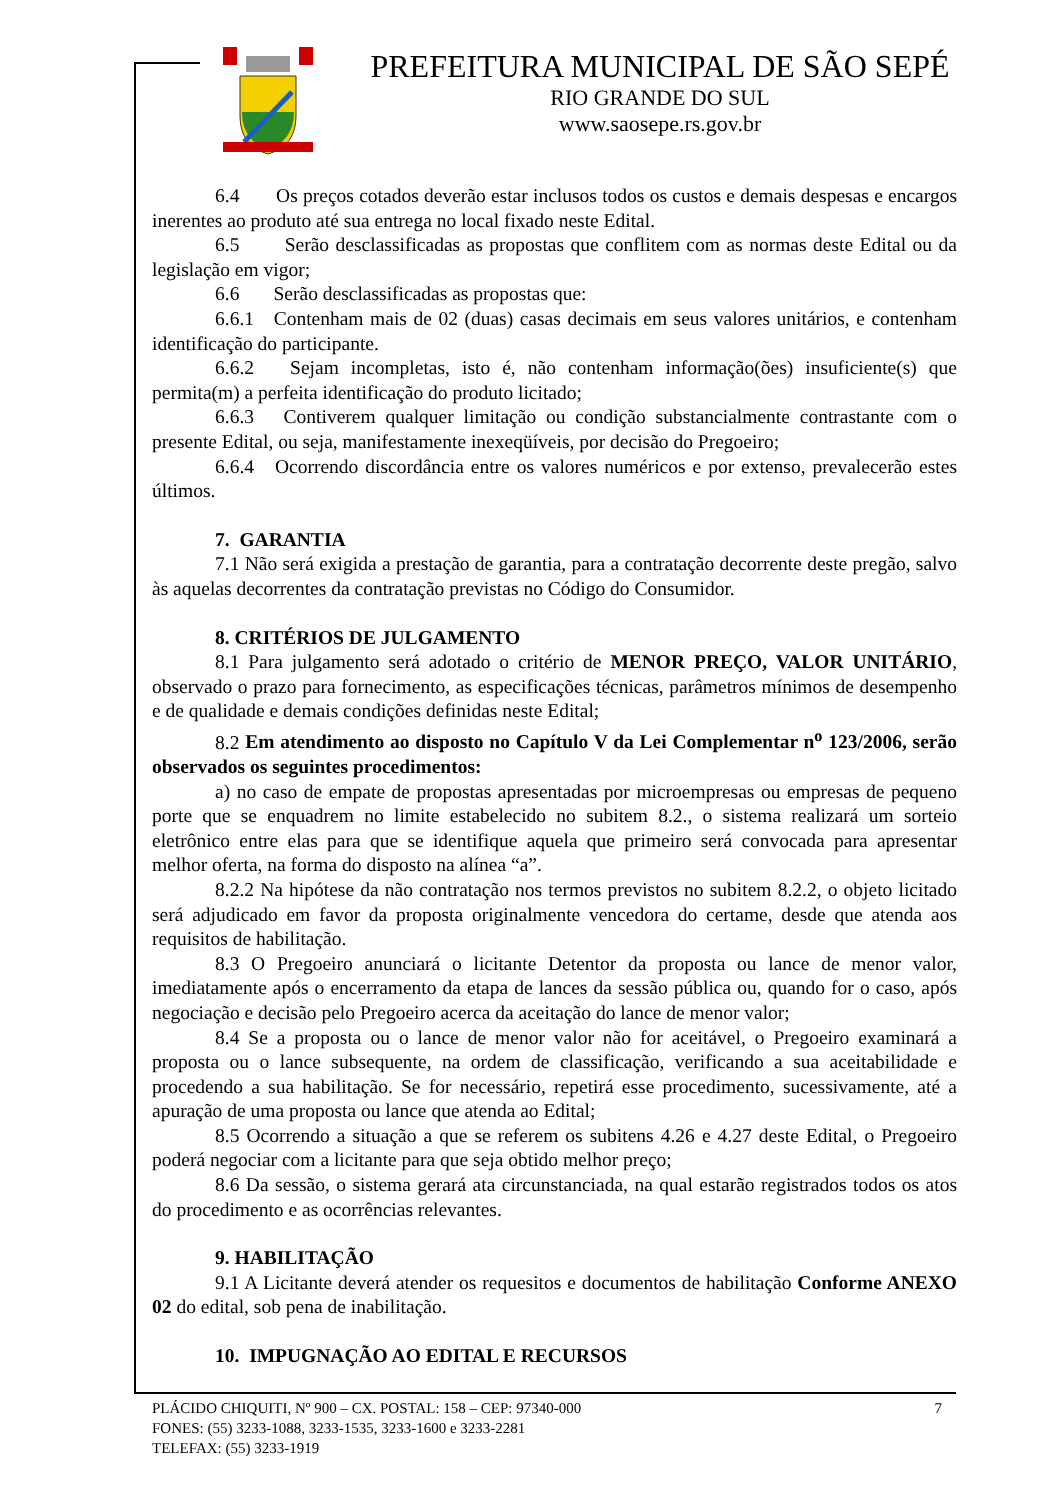PREFEITURA MUNICIPAL DE SÃO SEPÉ
RIO GRANDE DO SUL
www.saosepe.rs.gov.br
6.4 Os preços cotados deverão estar inclusos todos os custos e demais despesas e encargos inerentes ao produto até sua entrega no local fixado neste Edital.
6.5 Serão desclassificadas as propostas que conflitem com as normas deste Edital ou da legislação em vigor;
6.6 Serão desclassificadas as propostas que:
6.6.1 Contenham mais de 02 (duas) casas decimais em seus valores unitários, e contenham identificação do participante.
6.6.2 Sejam incompletas, isto é, não contenham informação(ões) insuficiente(s) que permita(m) a perfeita identificação do produto licitado;
6.6.3 Contiverem qualquer limitação ou condição substancialmente contrastante com o presente Edital, ou seja, manifestamente inexeqüíveis, por decisão do Pregoeiro;
6.6.4 Ocorrendo discordância entre os valores numéricos e por extenso, prevalecerão estes últimos.
7. GARANTIA
7.1 Não será exigida a prestação de garantia, para a contratação decorrente deste pregão, salvo às aquelas decorrentes da contratação previstas no Código do Consumidor.
8. CRITÉRIOS DE JULGAMENTO
8.1 Para julgamento será adotado o critério de MENOR PREÇO, VALOR UNITÁRIO, observado o prazo para fornecimento, as especificações técnicas, parâmetros mínimos de desempenho e de qualidade e demais condições definidas neste Edital;
8.2 Em atendimento ao disposto no Capítulo V da Lei Complementar n<sup>o</sup> 123/2006, serão observados os seguintes procedimentos:
a) no caso de empate de propostas apresentadas por microempresas ou empresas de pequeno porte que se enquadrem no limite estabelecido no subitem 8.2., o sistema realizará um sorteio eletrônico entre elas para que se identifique aquela que primeiro será convocada para apresentar melhor oferta, na forma do disposto na alínea “a”.
8.2.2 Na hipótese da não contratação nos termos previstos no subitem 8.2.2, o objeto licitado será adjudicado em favor da proposta originalmente vencedora do certame, desde que atenda aos requisitos de habilitação.
8.3 O Pregoeiro anunciará o licitante Detentor da proposta ou lance de menor valor, imediatamente após o encerramento da etapa de lances da sessão pública ou, quando for o caso, após negociação e decisão pelo Pregoeiro acerca da aceitação do lance de menor valor;
8.4 Se a proposta ou o lance de menor valor não for aceitável, o Pregoeiro examinará a proposta ou o lance subsequente, na ordem de classificação, verificando a sua aceitabilidade e procedendo a sua habilitação. Se for necessário, repetirá esse procedimento, sucessivamente, até a apuração de uma proposta ou lance que atenda ao Edital;
8.5 Ocorrendo a situação a que se referem os subitens 4.26 e 4.27 deste Edital, o Pregoeiro poderá negociar com a licitante para que seja obtido melhor preço;
8.6 Da sessão, o sistema gerará ata circunstanciada, na qual estarão registrados todos os atos do procedimento e as ocorrências relevantes.
9. HABILITAÇÃO
9.1 A Licitante deverá atender os requesitos e documentos de habilitação Conforme ANEXO 02 do edital, sob pena de inabilitação.
10. IMPUGNAÇÃO AO EDITAL E RECURSOS
7 PLÁCIDO CHIQUITI, Nº 900 – CX. POSTAL: 158 – CEP: 97340-000
FONES: (55) 3233-1088, 3233-1535, 3233-1600 e 3233-2281
TELEFAX: (55) 3233-1919